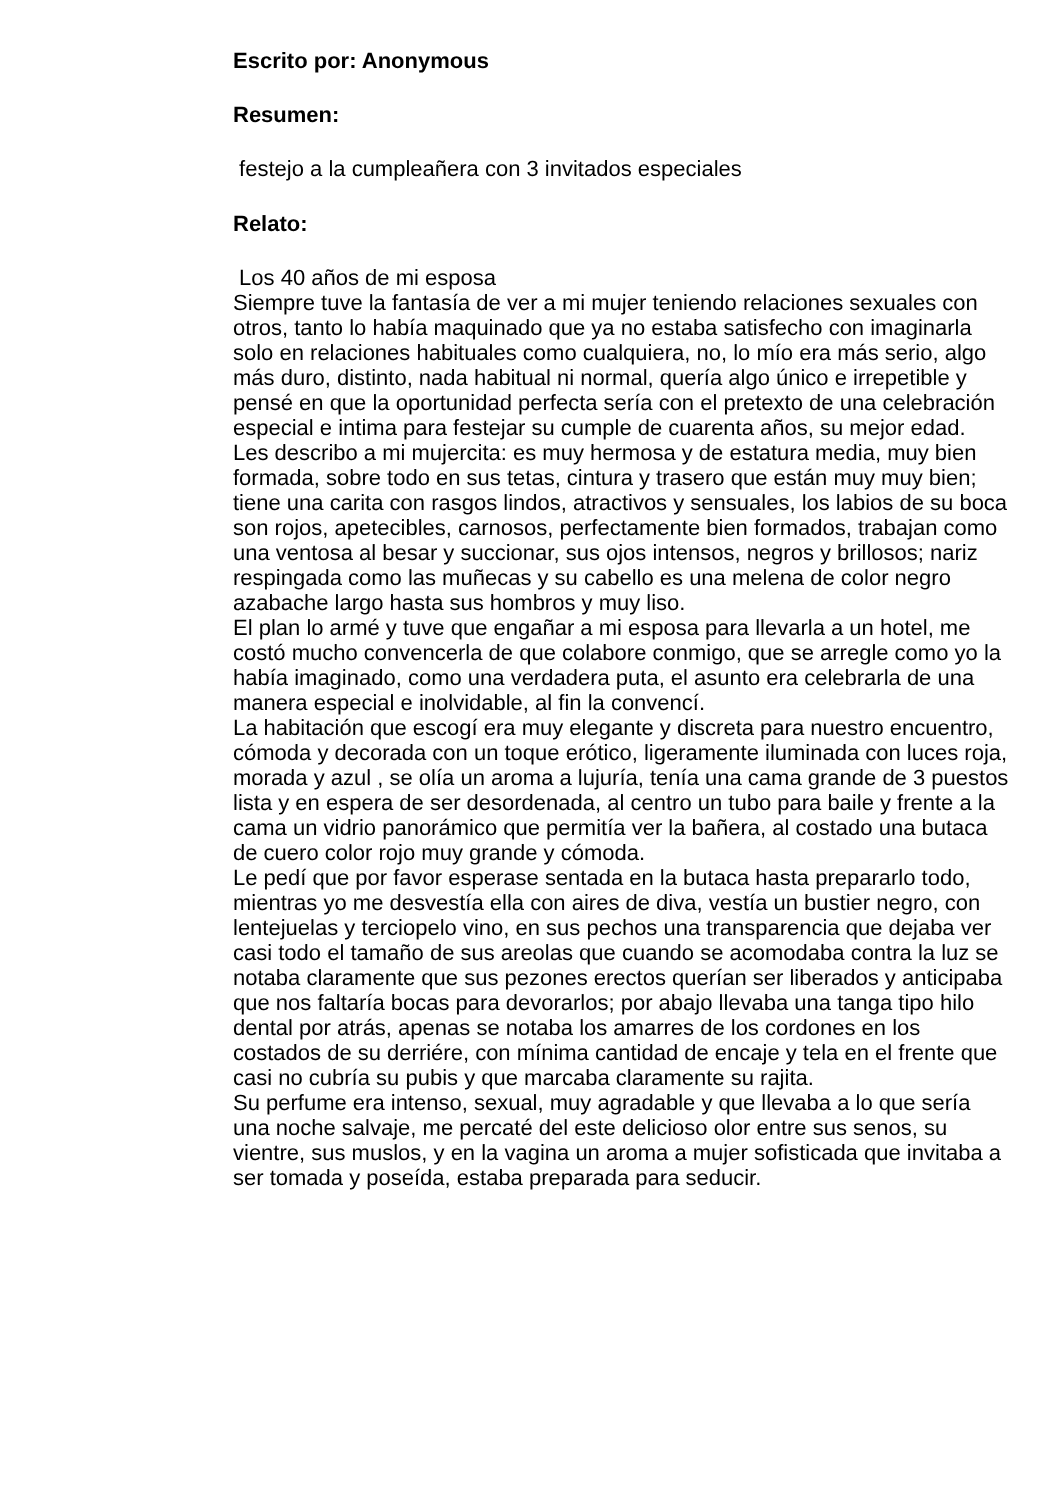Escrito por: Anonymous
Resumen:
festejo a la cumpleañera con 3 invitados especiales
Relato:
Los 40 años de mi esposa
Siempre tuve la fantasía de ver a mi mujer teniendo relaciones sexuales con otros, tanto lo había maquinado que ya no estaba satisfecho con imaginarla solo en relaciones habituales como cualquiera, no, lo mío era más serio, algo más duro, distinto, nada habitual ni normal, quería algo único e irrepetible y pensé en que la oportunidad perfecta sería con el pretexto de una celebración especial e intima para festejar su cumple de cuarenta años, su mejor edad.
Les describo a mi mujercita: es muy hermosa y de estatura media, muy bien formada, sobre todo en sus tetas, cintura y trasero que están muy muy bien; tiene una carita con rasgos lindos, atractivos y sensuales, los labios de su boca son rojos, apetecibles, carnosos, perfectamente bien formados, trabajan como una ventosa al besar y succionar, sus ojos intensos, negros y brillosos; nariz respingada como las muñecas y su cabello es una melena de color negro azabache largo hasta sus hombros y muy liso.
El plan lo armé y tuve que engañar a mi esposa para llevarla a un hotel, me costó mucho convencerla de que colabore conmigo, que se arregle como yo la había imaginado, como una verdadera puta, el asunto era celebrarla de una manera especial e inolvidable, al fin la convencí.
La habitación que escogí era muy elegante y discreta para nuestro encuentro, cómoda y decorada con un toque erótico, ligeramente iluminada con luces roja, morada y azul , se olía un aroma a lujuría, tenía una cama grande de 3 puestos lista y en espera de ser desordenada, al centro un tubo para baile y frente a la cama un vidrio panorámico que permitía ver la bañera, al costado una butaca de cuero color rojo muy grande y cómoda.
Le pedí que por favor esperase sentada en la butaca hasta prepararlo todo, mientras yo me desvestía ella con aires de diva, vestía un bustier negro, con lentejuelas y terciopelo vino, en sus pechos una transparencia que dejaba ver casi todo el tamaño de sus areolas que cuando se acomodaba contra la luz se notaba claramente que sus pezones erectos querían ser liberados y anticipaba que nos faltaría bocas para devorarlos; por abajo llevaba una tanga tipo hilo dental por atrás, apenas se notaba los amarres de los cordones en los costados de su derriére, con mínima cantidad de encaje y tela en el frente que casi no cubría su pubis y que marcaba claramente su rajita.
Su perfume era intenso, sexual, muy agradable y que llevaba a lo que sería una noche salvaje, me percaté del este delicioso olor entre sus senos, su vientre, sus muslos, y en la vagina un aroma a mujer sofisticada que invitaba a ser tomada y poseída, estaba preparada para seducir.